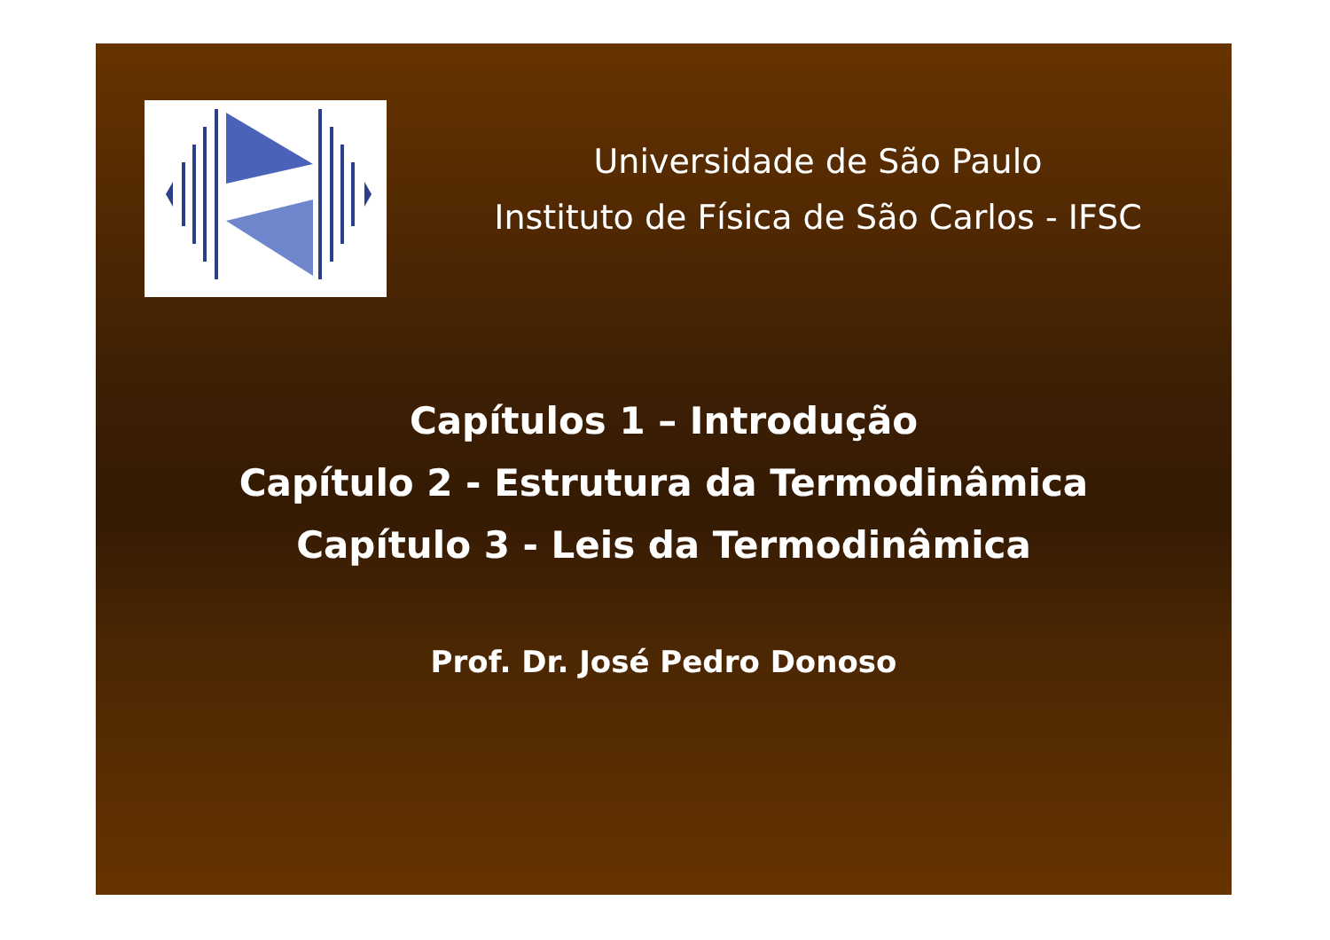Universidade de São Paulo
Instituto de Física de São Carlos - IFSC
Capítulos 1 – Introdução
Capítulo 2 - Estrutura da Termodinâmica
Capítulo 3 - Leis da Termodinâmica
Prof. Dr. José Pedro Donoso